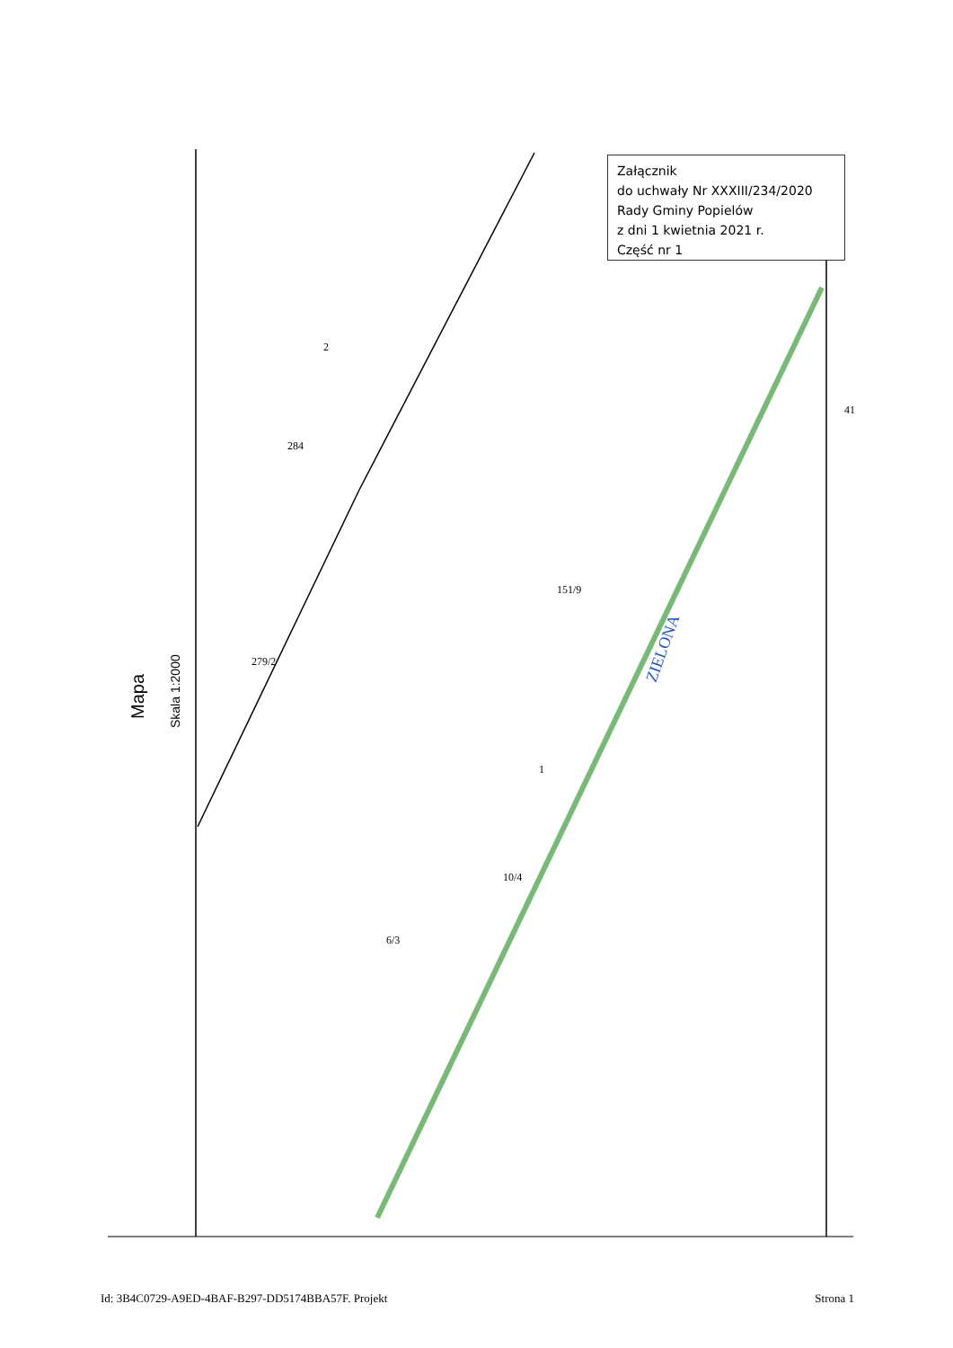Załącznik
do uchwały Nr XXXIII/234/2020
Rady Gminy Popielów
z dni 1 kwietnia 2021 r.
Część nr 1
Mapa
Skala 1:2000
ZIELONA
279/2
284
2
151/9
1
6/3
10/4
41
Id: 3B4C0729-A9ED-4BAF-B297-DD5174BBA57F. Projekt Strona 1